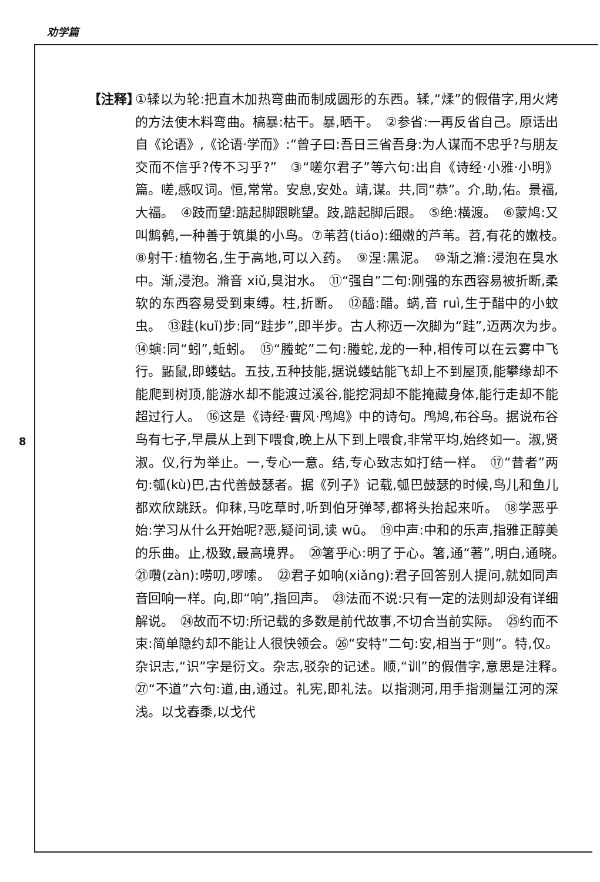劝学篇
8
【注释】
①𫐓以为轮:把直木加热弯曲而制成圆形的东西。𫐓,“煣”的假借字,用火烤的方法使木料弯曲。槁暴:枯干。暴,晒干。　②参省:一再反省自己。原话出自《论语》,《论语·学而》:“曾子曰:吾日三省吾身:为人谋而不忠乎?与朋友交而不信乎?传不习乎?”　③“嗟尔君子”等六句:出自《诗经·小雅·小明》篇。嗟,感叹词。恒,常常。安息,安处。靖,谋。共,同“恭”。介,助,佑。景福,大福。　④跂而望:踮起脚跟眺望。跂,踮起脚后跟。　⑤绝:横渡。　⑥蒙鸠:又叫鹪鹩,一种善于筑巢的小鸟。⑦苇苕(tiáo):细嫩的芦苇。苕,有花的嫩枝。　⑧射干:植物名,生于高地,可以入药。　⑨涅:黑泥。　⑩渐之滫:浸泡在臭水中。渐,浸泡。滫音 xiǔ,臭泔水。　⑪“强自”二句:刚强的东西容易被折断,柔软的东西容易受到束缚。柱,折断。　⑫醯:醋。蜹,音 ruì,生于醋中的小蚊虫。　⑬跬(kuǐ)步:同“跬步”,即半步。古人称迈一次脚为“跬”,迈两次为步。　⑭螾:同“蚓”,蚯蚓。　⑮“螣蛇”二句:螣蛇,龙的一种,相传可以在云雾中飞行。鼫鼠,即蝼蛄。五技,五种技能,据说蝼蛄能飞却上不到屋顶,能攀缘却不能爬到树顶,能游水却不能渡过溪谷,能挖洞却不能掩藏身体,能行走却不能超过行人。　⑯这是《诗经·曹风·鸤鸠》中的诗句。鸤鸠,布谷鸟。据说布谷鸟有七子,早晨从上到下喂食,晚上从下到上喂食,非常平均,始终如一。淑,贤淑。仪,行为举止。一,专心一意。结,专心致志如打结一样。　⑰“昔者”两句:瓠(kù)巴,古代善鼓瑟者。据《列子》记载,瓠巴鼓瑟的时候,鸟儿和鱼儿都欢欣跳跃。仰秣,马吃草时,听到伯牙弹琴,都将头抬起来听。　⑱学恶乎始:学习从什么开始呢?恶,疑问词,读 wū。　⑲中声:中和的乐声,指雅正醇美的乐曲。止,极致,最高境界。　⑳箸乎心:明了于心。箸,通“著”,明白,通晓。　㉑囋(zàn):唠叨,啰嗦。　㉒君子如响(xiǎng):君子回答别人提问,就如同声音回响一样。向,即“响”,指回声。　㉓法而不说:只有一定的法则却没有详细解说。　㉔故而不切:所记载的多数是前代故事,不切合当前实际。　㉕约而不束:简单隐约却不能让人很快领会。㉖“安特”二句:安,相当于“则”。特,仅。杂识志,“识”字是衍文。杂志,驳杂的记述。顺,“训”的假借字,意思是注释。　㉗“不道”六句:道,由,通过。礼宪,即礼法。以指测河,用手指测量江河的深浅。以戈舂黍,以戈代